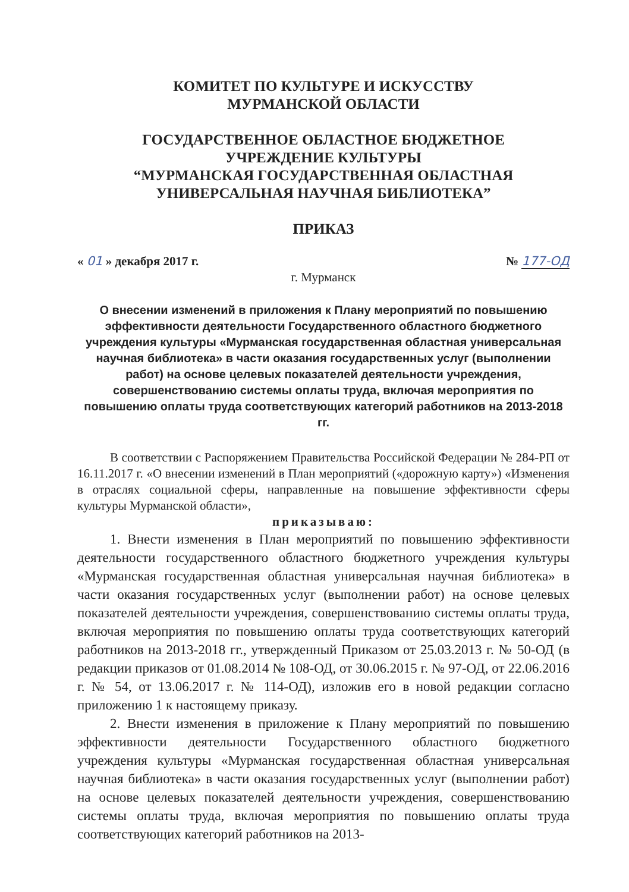КОМИТЕТ ПО КУЛЬТУРЕ И ИСКУССТВУ
МУРМАНСКОЙ ОБЛАСТИ
ГОСУДАРСТВЕННОЕ ОБЛАСТНОЕ БЮДЖЕТНОЕ
УЧРЕЖДЕНИЕ КУЛЬТУРЫ
“МУРМАНСКАЯ ГОСУДАРСТВЕННАЯ ОБЛАСТНАЯ
УНИВЕРСАЛЬНАЯ НАУЧНАЯ БИБЛИОТЕКА”
ПРИКАЗ
« 01 » декабря 2017 г. № 177-ОД
г. Мурманск
О внесении изменений в приложения к Плану мероприятий по повышению эффективности деятельности Государственного областного бюджетного учреждения культуры «Мурманская государственная областная универсальная научная библиотека» в части оказания государственных услуг (выполнении работ) на основе целевых показателей деятельности учреждения, совершенствованию системы оплаты труда, включая мероприятия по повышению оплаты труда соответствующих категорий работников на 2013-2018 гг.
В соответствии с Распоряжением Правительства Российской Федерации № 284-РП от 16.11.2017 г. «О внесении изменений в План мероприятий («дорожную карту») «Изменения в отраслях социальной сферы, направленные на повышение эффективности сферы культуры Мурманской области»,
приказываю:
1. Внести изменения в План мероприятий по повышению эффективности деятельности государственного областного бюджетного учреждения культуры «Мурманская государственная областная универсальная научная библиотека» в части оказания государственных услуг (выполнении работ) на основе целевых показателей деятельности учреждения, совершенствованию системы оплаты труда, включая мероприятия по повышению оплаты труда соответствующих категорий работников на 2013-2018 гг., утвержденный Приказом от 25.03.2013 г. № 50-ОД (в редакции приказов от 01.08.2014 № 108-ОД, от 30.06.2015 г. № 97-ОД, от 22.06.2016 г. № 54, от 13.06.2017 г. № 114-ОД), изложив его в новой редакции согласно приложению 1 к настоящему приказу.
2. Внести изменения в приложение к Плану мероприятий по повышению эффективности деятельности Государственного областного бюджетного учреждения культуры «Мурманская государственная областная универсальная научная библиотека» в части оказания государственных услуг (выполнении работ) на основе целевых показателей деятельности учреждения, совершенствованию системы оплаты труда, включая мероприятия по повышению оплаты труда соответствующих категорий работников на 2013-